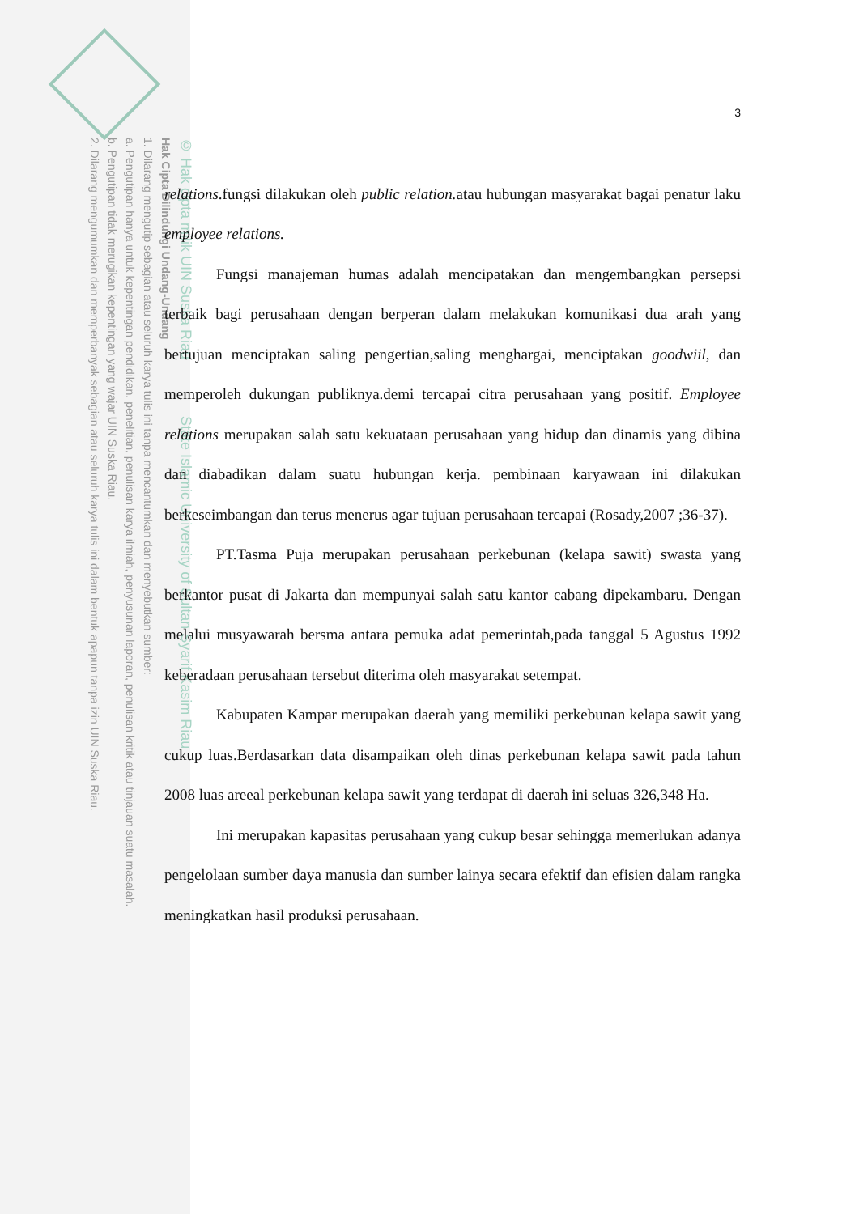© Hak cipta milik UIN Suska Riau State Islamic University of Sultan Syarif Kasim Riau
Hak Cipta Dilindungi Undang-Undang
1. Dilarang mengutip sebagian atau seluruh karya tulis ini tanpa mencantumkan dan menyebutkan sumber:
a. Pengutipan hanya untuk kepentingan pendidikan, penelitian, penulisan karya ilmiah, penyusunan laporan, penulisan kritik atau tinjauan suatu masalah.
b. Pengutipan tidak merugikan kepentingan yang wajar UIN Suska Riau.
2. Dilarang mengumumkan dan memperbanyak sebagian atau seluruh karya tulis ini dalam bentuk apapun tanpa izin UIN Suska Riau.
3
relations.fungsi dilakukan oleh public relation. atau hubungan masyarakat bagai penatur laku employee relations.
Fungsi manajeman humas adalah mencipatakan dan mengembangkan persepsi terbaik bagi perusahaan dengan berperan dalam melakukan komunikasi dua arah yang bertujuan menciptakan saling pengertian,saling menghargai, menciptakan goodwiil, dan memperoleh dukungan publiknya.demi tercapai citra perusahaan yang positif. Employee relations merupakan salah satu kekuataan perusahaan yang hidup dan dinamis yang dibina dan diabadikan dalam suatu hubungan kerja. pembinaan karyawaan ini dilakukan berkeseimbangan dan terus menerus agar tujuan perusahaan tercapai (Rosady,2007 ;36-37).
PT.Tasma Puja merupakan perusahaan perkebunan (kelapa sawit) swasta yang berkantor pusat di Jakarta dan mempunyai salah satu kantor cabang dipekambaru. Dengan melalui musyawarah bersma antara pemuka adat pemerintah,pada tanggal 5 Agustus 1992 keberadaan perusahaan tersebut diterima oleh masyarakat setempat.
Kabupaten Kampar merupakan daerah yang memiliki perkebunan kelapa sawit yang cukup luas.Berdasarkan data disampaikan oleh dinas perkebunan kelapa sawit pada tahun 2008 luas areeal perkebunan kelapa sawit yang terdapat di daerah ini seluas 326,348 Ha.
Ini merupakan kapasitas perusahaan yang cukup besar sehingga memerlukan adanya pengelolaan sumber daya manusia dan sumber lainya secara efektif dan efisien dalam rangka meningkatkan hasil produksi perusahaan.